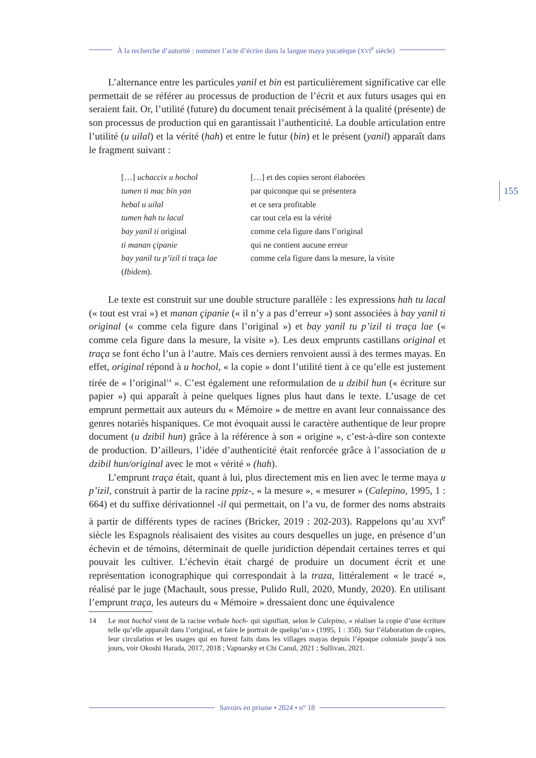À la recherche d’autorité : nommer l’acte d’écrire dans la langue maya yucatèque (XVI<sup>e</sup> siècle)
155
L’alternance entre les particules yanil et bin est particulièrement significative car elle permettait de se référer au processus de production de l’écrit et aux futurs usages qui en seraient fait. Or, l’utilité (future) du document tenait précisément à la qualité (présente) de son processus de production qui en garantissait l’authenticité. La double articulation entre l’utilité (u uilal) et la vérité (hah) et entre le futur (bin) et le présent (yanil) apparaît dans le fragment suivant :
[…] uchaccix u hochol
[…] et des copies seront élaborées
tumen ti mac bin yan
par quiconque qui se présentera
hebal u uilal
et ce sera profitable
tumen hah tu lacal
car tout cela est la vérité
bay yanil ti original
comme cela figure dans l’original
ti manan çipanie
qui ne contient aucune erreur
bay yanil tu p’izil ti traça lae
comme cela figure dans la mesure, la visite
(Ibidem).
Le texte est construit sur une double structure parallèle : les expressions hah tu lacal (« tout est vrai ») et manan çipanie (« il n’y a pas d’erreur ») sont associées à bay yanil ti original (« comme cela figure dans l’original ») et bay yanil tu p’izil ti traça lae (« comme cela figure dans la mesure, la visite »). Les deux emprunts castillans original et traça se font écho l’un à l’autre. Mais ces derniers renvoient aussi à des termes mayas. En effet, original répond à u hochol, « la copie » dont l’utilité tient à ce qu’elle est justement tirée de « l’original<sup>14</sup> ». C’est également une reformulation de u dzibil hun (« écriture sur papier ») qui apparaît à peine quelques lignes plus haut dans le texte. L’usage de cet emprunt permettait aux auteurs du « Mémoire » de mettre en avant leur connaissance des genres notariés hispaniques. Ce mot évoquait aussi le caractère authentique de leur propre document (u dzibil hun) grâce à la référence à son « origine », c’est-à-dire son contexte de production. D’ailleurs, l’idée d’authenticité était renforcée grâce à l’association de u dzibil hun/original avec le mot « vérité » (hah).
L’emprunt traça était, quant à lui, plus directement mis en lien avec le terme maya u p’izil, construit à partir de la racine ppiz-, « la mesure », « mesurer » (Calepino, 1995, 1 : 664) et du suffixe dérivationnel -il qui permettait, on l’a vu, de former des noms abstraits à partir de différents types de racines (Bricker, 2019 : 202-203). Rappelons qu’au XVI<sup>e</sup> siècle les Espagnols réalisaient des visites au cours desquelles un juge, en présence d’un échevin et de témoins, déterminait de quelle juridiction dépendait certaines terres et qui pouvait les cultiver. L’échevin était chargé de produire un document écrit et une représentation iconographique qui correspondait à la traza, littéralement « le tracé », réalisé par le juge (Machault, sous presse, Pulido Rull, 2020, Mundy, 2020). En utilisant l’emprunt traça, les auteurs du « Mémoire » dressaient donc une équivalence
14 Le mot hochol vient de la racine verbale hoch- qui signifiait, selon le Calepino, « réaliser la copie d’une écriture telle qu’elle apparaît dans l’original, et faire le portrait de quelqu’un » (1995, 1 : 350). Sur l’élaboration de copies, leur circulation et les usages qui en furent faits dans les villages mayas depuis l’époque coloniale jusqu’à nos jours, voir Okoshi Harada, 2017, 2018 ; Vapnarsky et Chi Canul, 2021 ; Sullivan, 2021.
Savoirs en prisme • 2024 • n° 18